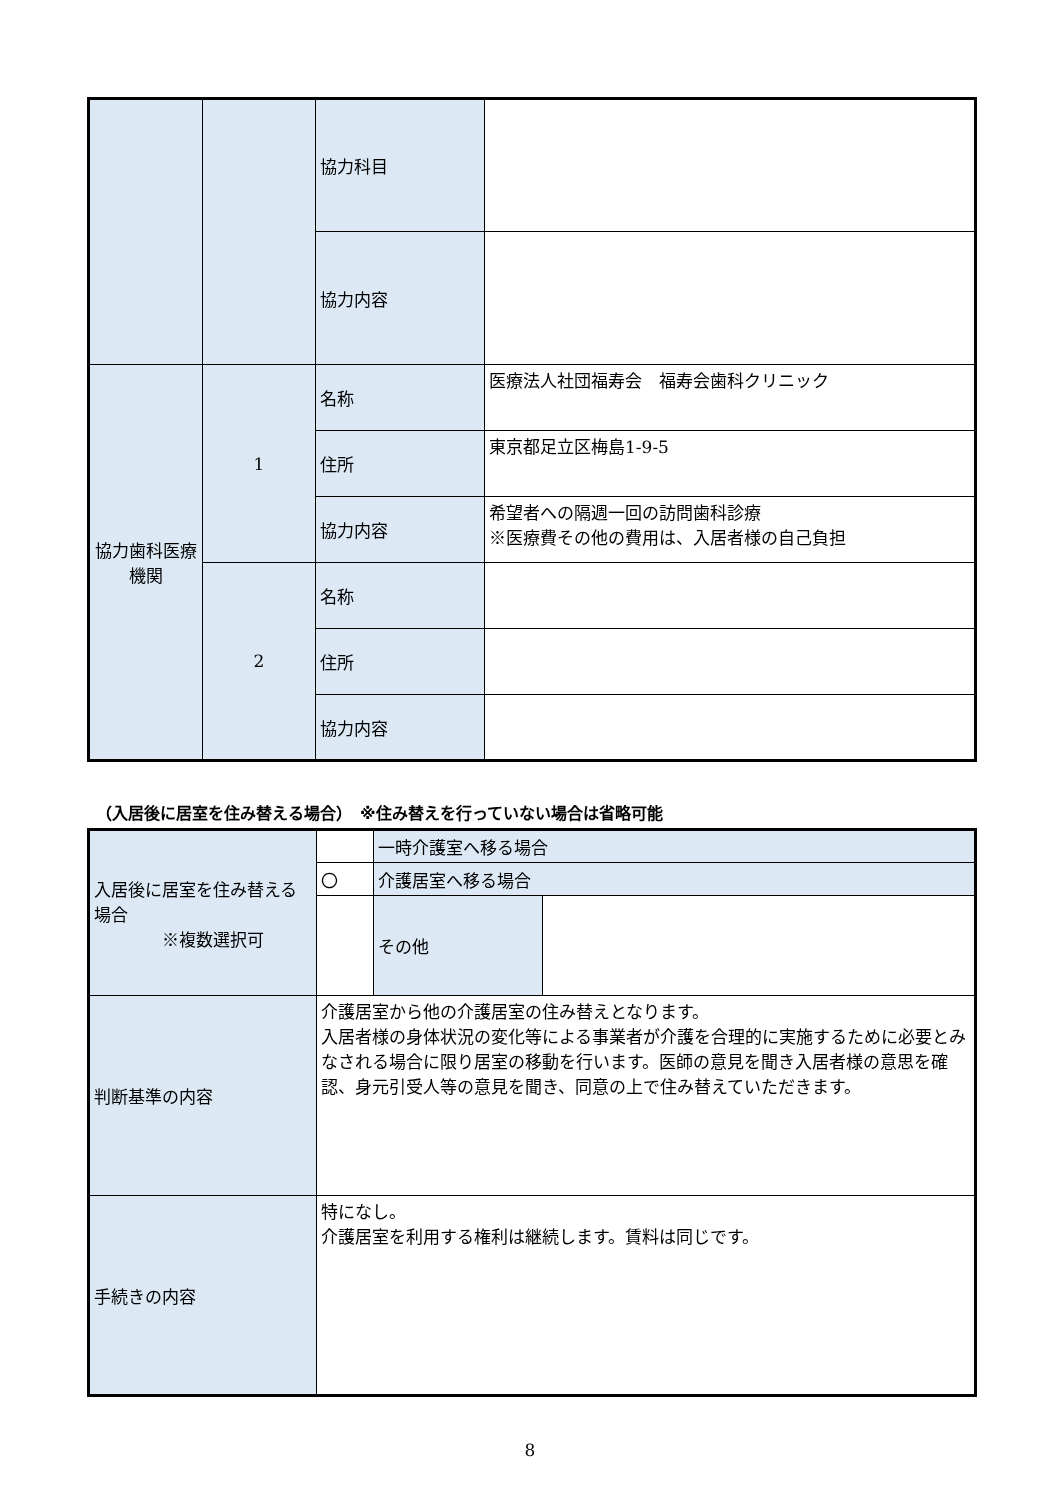| | | 協力科目 | |
| | | 協力内容 | |
| 協力歯科医療機関 | 1 | 名称 | 医療法人社団福寿会 福寿会歯科クリニック |
| | | 住所 | 東京都足立区梅島1-9-5 |
| | | 協力内容 | 希望者への隔週一回の訪問歯科診療 ※医療費その他の費用は、入居者様の自己負担 |
| | 2 | 名称 | |
| | | 住所 | |
| | | 協力内容 | |
（入居後に居室を住み替える場合）　※住み替えを行っていない場合は省略可能
| 入居後に居室を住み替える場合 ※複数選択可 | | 一時介護室へ移る場合 | |
| | 〇 | 介護居室へ移る場合 | |
| | | その他 | |
| 判断基準の内容 | 介護居室から他の介護居室の住み替えとなります。 入居者様の身体状況の変化等による事業者が介護を合理的に実施するために必要とみなされる場合に限り居室の移動を行います。医師の意見を聞き入居者様の意思を確認、身元引受人等の意見を聞き、同意の上で住み替えていただきます。 | | |
| 手続きの内容 | 特になし。 介護居室を利用する権利は継続します。賃料は同じです。 | | |
8